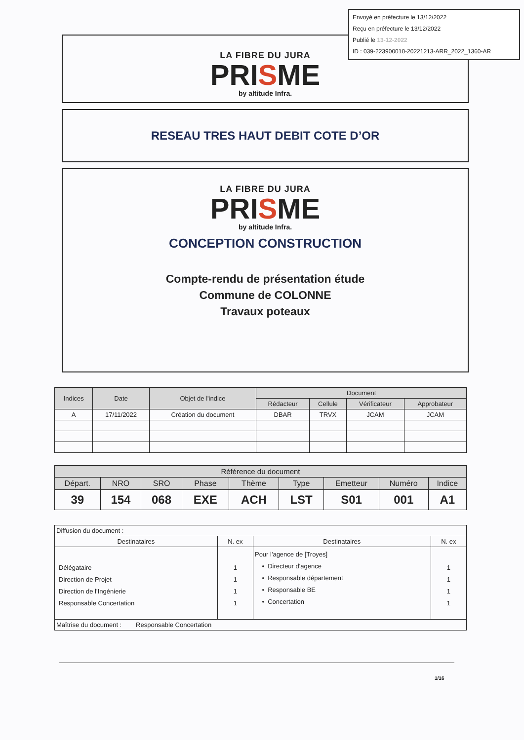Envoyé en préfecture le 13/12/2022
Reçu en préfecture le 13/12/2022
Publié le 13-12-2022
ID : 039-223900010-20221213-ARR_2022_1360-AR
LA FIBRE DU JURA
PRISME
by altitude Infra.
RESEAU TRES HAUT DEBIT COTE D’OR
LA FIBRE DU JURA
PRISME
by altitude Infra.
CONCEPTION CONSTRUCTION
Compte-rendu de présentation étude
Commune de COLONNE
Travaux poteaux
| Indices | Date | Objet de l'indice | Document | | | |
| --- | --- | --- | --- | --- | --- | --- |
| | | | Rédacteur | Cellule | Vérificateur | Approbateur |
| A | 17/11/2022 | Création du document | DBAR | TRVX | JCAM | JCAM |
| Référence du document | | | | | | | | |
| --- | --- | --- | --- | --- | --- | --- | --- | --- |
| Départ. | NRO | SRO | Phase | Thème | Type | Emetteur | Numéro | Indice |
| 39 | 154 | 068 | EXE | ACH | LST | S01 | 001 | A1 |
| Diffusion du document : | | | |
| Destinataires | N. ex | Destinataires | N. ex |
| Délégataire Direction de Projet Direction de l’Ingénierie Responsable Concertation | 1 1 1 1 | Pour l'agence de [Troyes] • Directeur d'agence • Responsable département • Responsable BE • Concertation | 1 1 1 1 |
| Maîtrise du document : Responsable Concertation | | | |
1/16